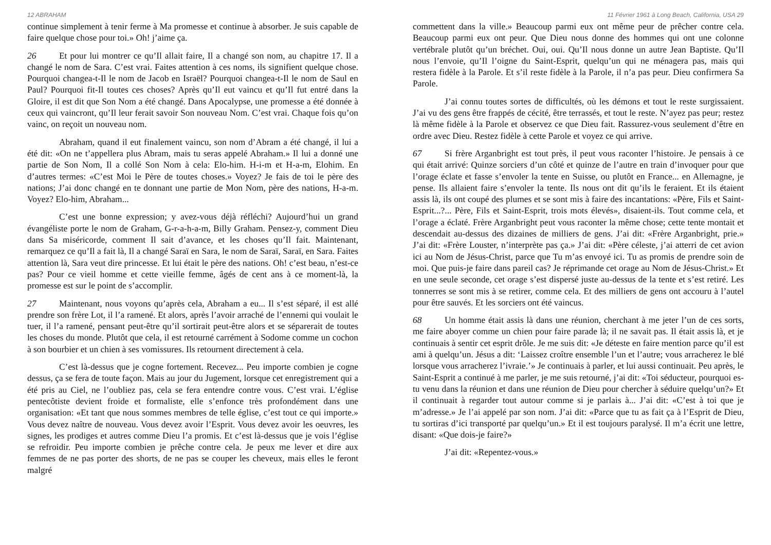12 ABRAHAM
continue simplement à tenir ferme à Ma promesse et continue à absorber. Je suis capable de faire quelque chose pour toi.» Oh! j’aime ça.
26 Et pour lui montrer ce qu’Il allait faire, Il a changé son nom, au chapitre 17. Il a changé le nom de Sara. C’est vrai. Faites attention à ces noms, ils signifient quelque chose. Pourquoi changea-t-Il le nom de Jacob en Israël? Pourquoi changea-t-Il le nom de Saul en Paul? Pourquoi fit-Il toutes ces choses? Après qu’Il eut vaincu et qu’Il fut entré dans la Gloire, il est dit que Son Nom a été changé. Dans Apocalypse, une promesse a été donnée à ceux qui vaincront, qu’Il leur ferait savoir Son nouveau Nom. C’est vrai. Chaque fois qu’on vainc, on reçoit un nouveau nom.
Abraham, quand il eut finalement vaincu, son nom d’Abram a été changé, il lui a été dit: «On ne t’appellera plus Abram, mais tu seras appelé Abraham.» Il lui a donné une partie de Son Nom, Il a collé Son Nom à cela: Elo-him. H-i-m et H-a-m, Elohim. En d’autres termes: «C’est Moi le Père de toutes choses.» Voyez? Je fais de toi le père des nations; J’ai donc changé en te donnant une partie de Mon Nom, père des nations, H-a-m. Voyez? Elo-him, Abraham...
C’est une bonne expression; y avez-vous déjà réfléchi? Aujourd’hui un grand évangéliste porte le nom de Graham, G-r-a-h-a-m, Billy Graham. Pensez-y, comment Dieu dans Sa miséricorde, comment Il sait d’avance, et les choses qu’Il fait. Maintenant, remarquez ce qu’Il a fait là, Il a changé Saraï en Sara, le nom de Saraï, Saraï, en Sara. Faites attention là, Sara veut dire princesse. Et lui était le père des nations. Oh! c’est beau, n’est-ce pas? Pour ce vieil homme et cette vieille femme, âgés de cent ans à ce moment-là, la promesse est sur le point de s’accomplir.
27 Maintenant, nous voyons qu’après cela, Abraham a eu... Il s’est séparé, il est allé prendre son frère Lot, il l’a ramené. Et alors, après l’avoir arraché de l’ennemi qui voulait le tuer, il l’a ramené, pensant peut-être qu’il sortirait peut-être alors et se séparerait de toutes les choses du monde. Plutôt que cela, il est retourné carrément à Sodome comme un cochon à son bourbier et un chien à ses vomissures. Ils retournent directement à cela.
C’est là-dessus que je cogne fortement. Recevez... Peu importe combien je cogne dessus, ça se fera de toute façon. Mais au jour du Jugement, lorsque cet enregistrement qui a été pris au Ciel, ne l’oubliez pas, cela se fera entendre contre vous. C’est vrai. L’église pentecôtiste devient froide et formaliste, elle s’enfonce très profondément dans une organisation: «Et tant que nous sommes membres de telle église, c’est tout ce qui importe.» Vous devez naître de nouveau. Vous devez avoir l’Esprit. Vous devez avoir les oeuvres, les signes, les prodiges et autres comme Dieu l’a promis. Et c’est là-dessus que je vois l’église se refroidir. Peu importe combien je prêche contre cela. Je peux me lever et dire aux femmes de ne pas porter des shorts, de ne pas se couper les cheveux, mais elles le feront malgré
11 Février 1961 à Long Beach, California, USA 29
commettent dans la ville.» Beaucoup parmi eux ont même peur de prêcher contre cela. Beaucoup parmi eux ont peur. Que Dieu nous donne des hommes qui ont une colonne vertébrale plutôt qu’un bréchet. Oui, oui. Qu’Il nous donne un autre Jean Baptiste. Qu’Il nous l’envoie, qu’Il l’oigne du Saint-Esprit, quelqu’un qui ne ménagera pas, mais qui restera fidèle à la Parole. Et s’il reste fidèle à la Parole, il n’a pas peur. Dieu confirmera Sa Parole.
J’ai connu toutes sortes de difficultés, où les démons et tout le reste surgissaient. J’ai vu des gens être frappés de cécité, être terrassés, et tout le reste. N’ayez pas peur; restez là même fidèle à la Parole et observez ce que Dieu fait. Rassurez-vous seulement d’être en ordre avec Dieu. Restez fidèle à cette Parole et voyez ce qui arrive.
67 Si frère Arganbright est tout près, il peut vous raconter l’histoire. Je pensais à ce qui était arrivé: Quinze sorciers d’un côté et quinze de l’autre en train d’invoquer pour que l’orage éclate et fasse s’envoler la tente en Suisse, ou plutôt en France... en Allemagne, je pense. Ils allaient faire s’envoler la tente. Ils nous ont dit qu’ils le feraient. Et ils étaient assis là, ils ont coupé des plumes et se sont mis à faire des incantations: «Père, Fils et Saint-Esprit...?... Père, Fils et Saint-Esprit, trois mots élevés», disaient-ils. Tout comme cela, et l’orage a éclaté. Frère Arganbright peut vous raconter la même chose; cette tente montait et descendait au-dessus des dizaines de milliers de gens. J’ai dit: «Frère Arganbright, prie.» J’ai dit: «Frère Louster, n’interprète pas ça.» J’ai dit: «Père céleste, j’ai atterri de cet avion ici au Nom de Jésus-Christ, parce que Tu m’as envoyé ici. Tu as promis de prendre soin de moi. Que puis-je faire dans pareil cas? Je réprimande cet orage au Nom de Jésus-Christ.» Et en une seule seconde, cet orage s’est dispersé juste au-dessus de la tente et s’est retiré. Les tonnerres se sont mis à se retirer, comme cela. Et des milliers de gens ont accouru à l’autel pour être sauvés. Et les sorciers ont été vaincus.
68 Un homme était assis là dans une réunion, cherchant à me jeter l’un de ces sorts, me faire aboyer comme un chien pour faire parade là; il ne savait pas. Il était assis là, et je continuais à sentir cet esprit drôle. Je me suis dit: «Je déteste en faire mention parce qu’il est ami à quelqu’un. Jésus a dit: ‘Laissez croître ensemble l’un et l’autre; vous arracherez le blé lorsque vous arracherez l’ivraie.’» Je continuais à parler, et lui aussi continuait. Peu après, le Saint-Esprit a continué à me parler, je me suis retourné, j’ai dit: «Toi séducteur, pourquoi es-tu venu dans la réunion et dans une réunion de Dieu pour chercher à séduire quelqu’un?» Et il continuait à regarder tout autour comme si je parlais à... J’ai dit: «C’est à toi que je m’adresse.» Je l’ai appelé par son nom. J’ai dit: «Parce que tu as fait ça à l’Esprit de Dieu, tu sortiras d’ici transporté par quelqu’un.» Et il est toujours paralysé. Il m’a écrit une lettre, disant: «Que dois-je faire?»
J’ai dit: «Repentez-vous.»